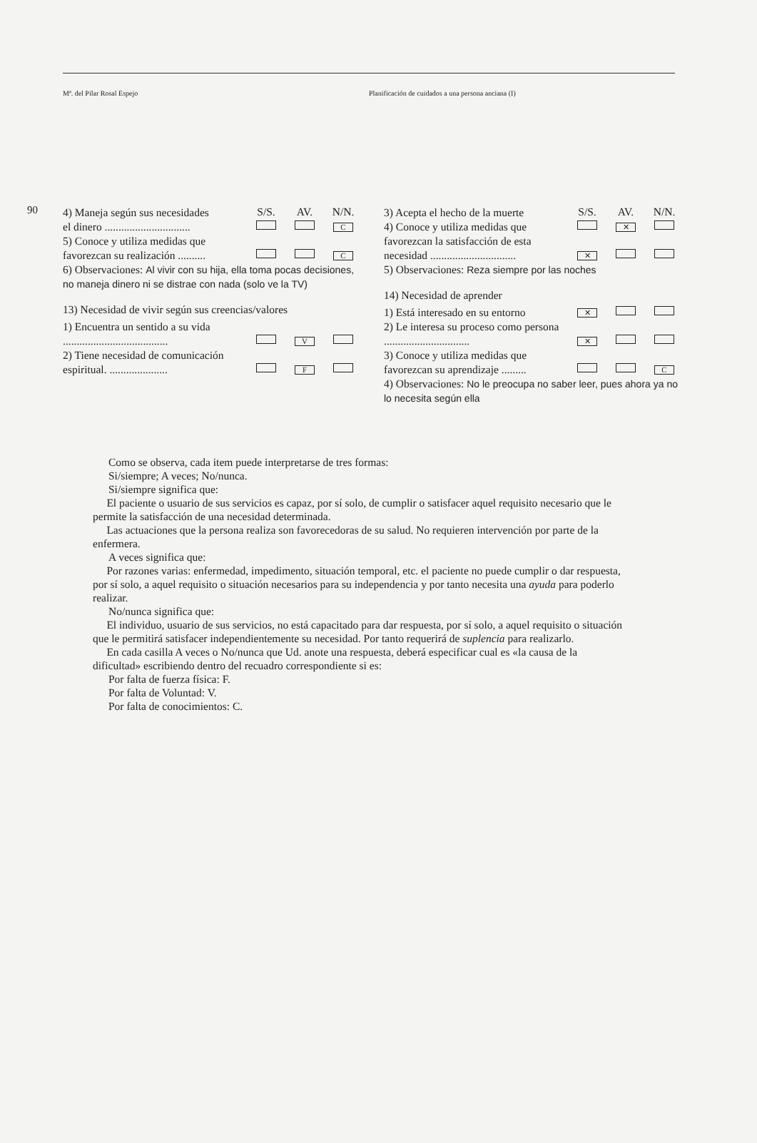Mª. del Pilar Rosal Espejo Planificación de cuidados a una persona anciana (I)
90
| 4) Maneja según sus necesidades | S/S. | AV. | N/N. |
| el dinero ............................... | | | C |
| 5) Conoce y utiliza medidas que favorezcan su realización .......... | | | C |
6) Observaciones: Al vivir con su hija, ella toma pocas decisiones, no maneja dinero ni se distrae con nada (solo ve la TV)
13) Necesidad de vivir según sus creencias/valores
| 1) Encuentra un sentido a su vida ...................................... | | V | |
| 2) Tiene necesidad de comunicación espiritual. ..................... | | F | |
| 3) Acepta el hecho de la muerte | S/S. | AV. | N/N. |
| 4) Conoce y utiliza medidas que | | ✕ | |
| favorezcan la satisfacción de esta necesidad ............................... | ✕ | | |
5) Observaciones: Reza siempre por las noches
14) Necesidad de aprender
| 1) Está interesado en su entorno | ✕ | | |
| 2) Le interesa su proceso como persona ............................... | ✕ | | |
| 3) Conoce y utiliza medidas que favorezcan su aprendizaje ......... | | | C |
4) Observaciones: No le preocupa no saber leer, pues ahora ya no lo necesita según ella
Como se observa, cada item puede interpretarse de tres formas:
Si/siempre; A veces; No/nunca.
Si/siempre significa que:
El paciente o usuario de sus servicios es capaz, por sí solo, de cumplir o satisfacer aquel requisito necesario que le permite la satisfacción de una necesidad determinada.
Las actuaciones que la persona realiza son favorecedoras de su salud. No requieren intervención por parte de la enfermera.
A veces significa que:
Por razones varias: enfermedad, impedimento, situación temporal, etc. el paciente no puede cumplir o dar respuesta, por sí solo, a aquel requisito o situación necesarios para su independencia y por tanto necesita una ayuda para poderlo realizar.
No/nunca significa que:
El individuo, usuario de sus servicios, no está capacitado para dar respuesta, por sí solo, a aquel requisito o situación que le permitirá satisfacer independientemente su necesidad. Por tanto requerirá de suplencia para realizarlo.
En cada casilla A veces o No/nunca que Ud. anote una respuesta, deberá especificar cual es «la causa de la dificultad» escribiendo dentro del recuadro correspondiente si es:
Por falta de fuerza física: F.
Por falta de Voluntad: V.
Por falta de conocimientos: C.